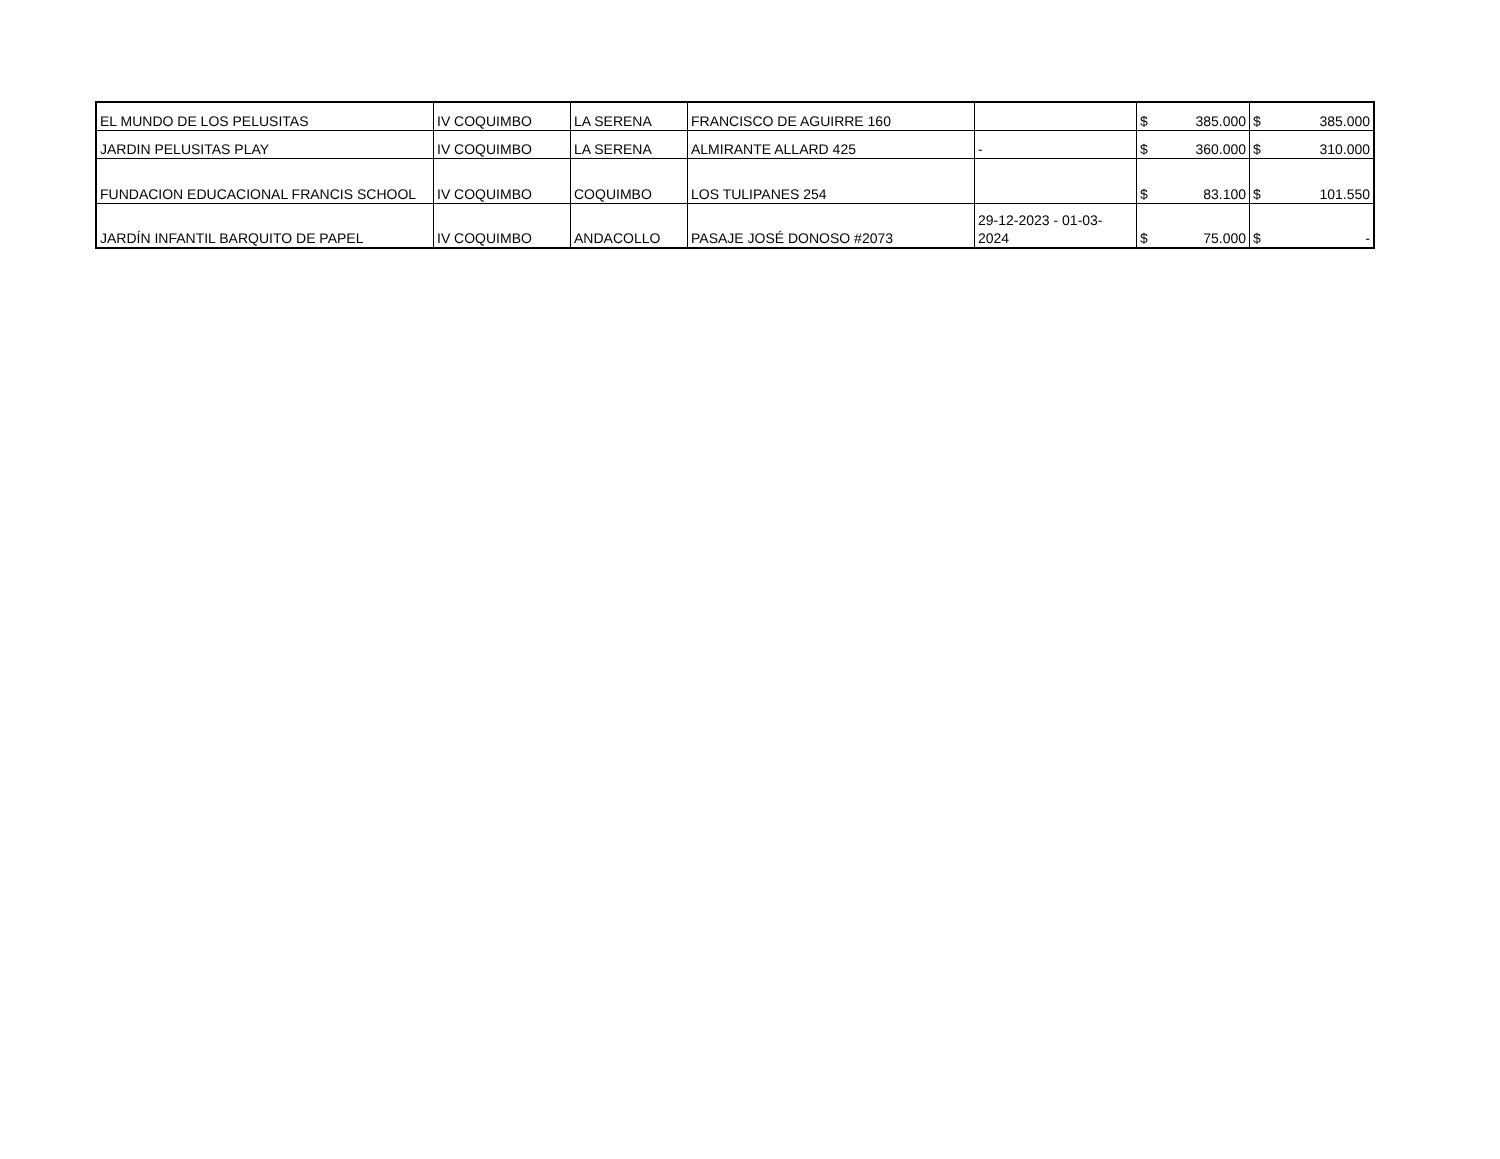| EL MUNDO DE LOS PELUSITAS | IV COQUIMBO | LA SERENA | FRANCISCO DE AGUIRRE 160 | | $ 385.000 | $ 385.000 |
| JARDIN PELUSITAS PLAY | IV COQUIMBO | LA SERENA | ALMIRANTE ALLARD 425 | - | $ 360.000 | $ 310.000 |
| FUNDACION EDUCACIONAL FRANCIS SCHOOL | IV COQUIMBO | COQUIMBO | LOS TULIPANES 254 | | $ 83.100 | $ 101.550 |
| JARDÍN INFANTIL BARQUITO DE PAPEL | IV COQUIMBO | ANDACOLLO | PASAJE JOSÉ DONOSO #2073 | 29-12-2023 - 01-03- 2024 | $ 75.000 | $ - |